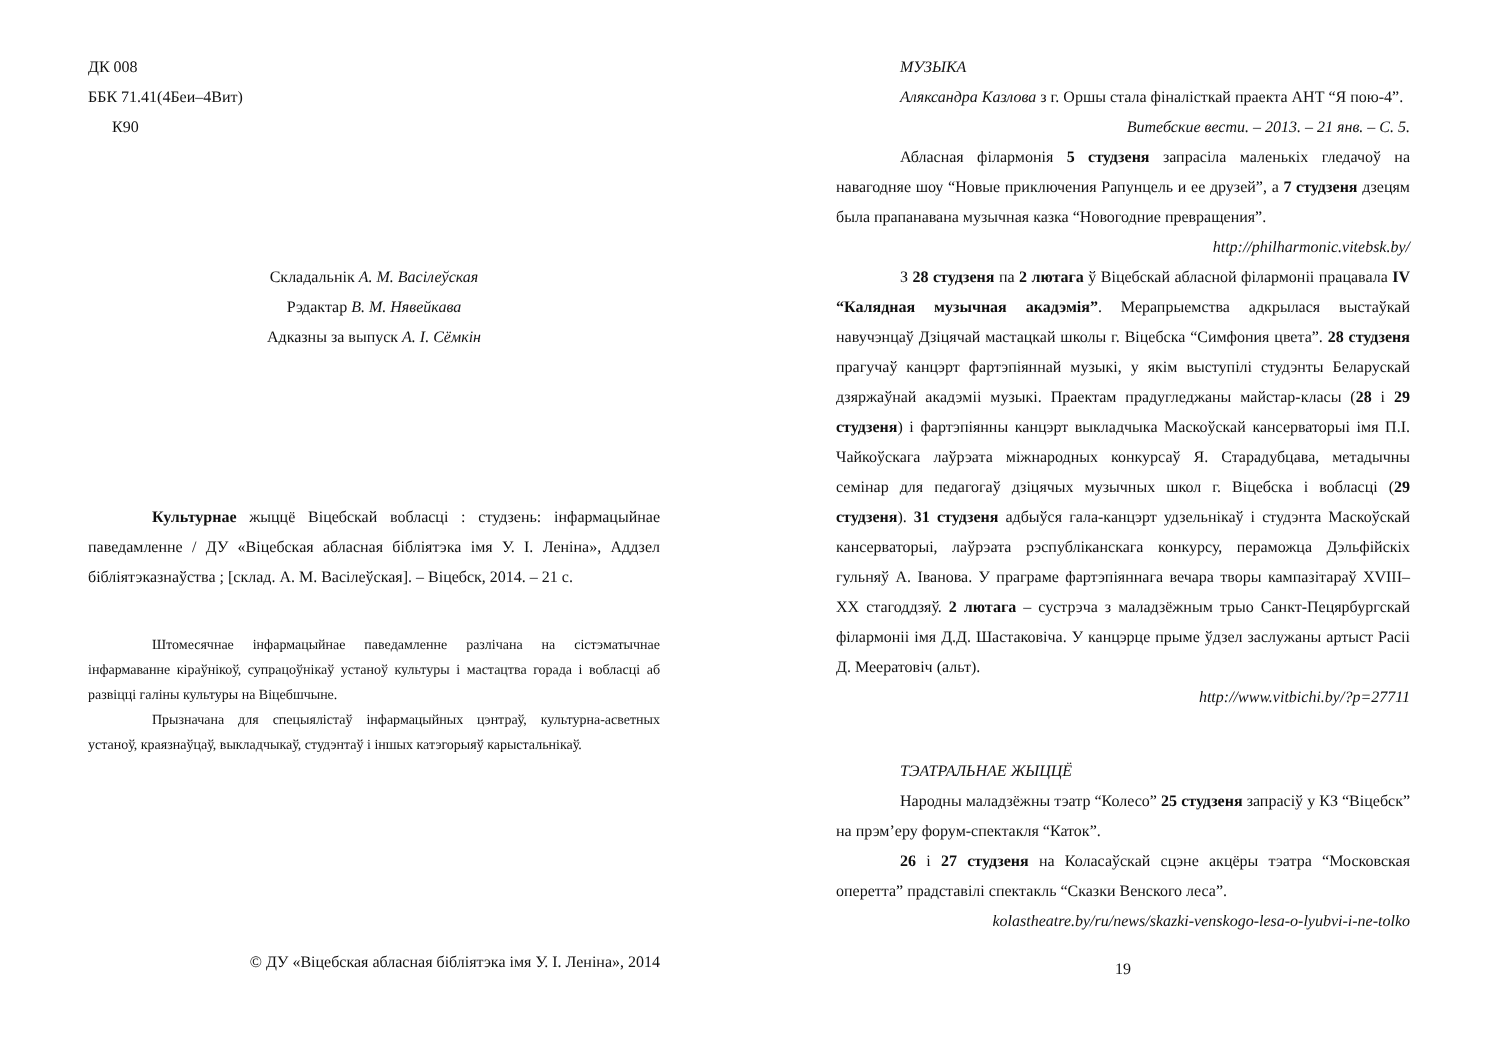ДК 008
ББК 71.41(4Беи–4Вит)
К90
Складальнік А. М. Васілеўская
Рэдактар В. М. Нявейкава
Адказны за выпуск А. І. Сёмкін
Культурнае жыццё Віцебскай вобласці : студзень: інфармацыйнае паведамленне / ДУ «Віцебская абласная бібліятэка імя У. І. Леніна», Аддзел бібліятэказнаўства ; [склад. А. М. Васілеўская]. – Віцебск, 2014. – 21 с.
Штомесячнае інфармацыйнае паведамленне разлічана на сістэматычнае інфармаванне кіраўнікоў, супрацоўнікаў устаноў культуры і мастацтва горада і вобласці аб развіцці галіны культуры на Віцебшчыне.
Прызначана для спецыялістаў інфармацыйных цэнтраў, культурна-асветных устаноў, краязнаўцаў, выкладчыкаў, студэнтаў і іншых катэгорыяў карыстальнікаў.
© ДУ «Віцебская абласная бібліятэка імя У. І. Леніна», 2014
МУЗЫКА
Аляксандра Казлова з г. Оршы стала фіналісткай праекта АНТ “Я пою-4”.
Витебские вести. – 2013. – 21 янв. – С. 5.
Абласная філармонія 5 студзеня запрасіла маленькіх гледачоў на навагодняе шоу “Новые приключения Рапунцель и ее друзей”, а 7 студзеня дзецям была прапанавана музычная казка “Новогодние превращения”.
http://philharmonic.vitebsk.by/
З 28 студзеня па 2 лютага ў Віцебскай абласной філармоніі працавала IV “Калядная музычная акадэмія”. Мерапрыемства адкрылася выстаўкай навучэнцаў Дзіцячай мастацкай школы г. Віцебска “Симфония цвета”. 28 студзеня прагучаў канцэрт фартэпіяннай музыкі, у якім выступілі студэнты Беларускай дзяржаўнай акадэміі музыкі. Праектам прадугледжаны майстар-класы (28 і 29 студзеня) і фартэпіянны канцэрт выкладчыка Маскоўскай кансерваторыі імя П.І. Чайкоўскага лаўрэата міжнародных конкурсаў Я. Старадубцава, метадычны семінар для педагогаў дзіцячых музычных школ г. Віцебска і вобласці (29 студзеня). 31 студзеня адбыўся гала-канцэрт удзельнікаў і студэнта Маскоўскай кансерваторыі, лаўрэата рэспубліканскага конкурсу, пераможца Дэльфійскіх гульняў А. Іванова. У праграме фартэпіяннага вечара творы кампазітараў XVIII–XX стагоддзяў. 2 лютага – сустрэча з маладзёжным трыо Санкт-Пецярбургскай філармоніі імя Д.Д. Шастаковіча. У канцэрце прыме ўдзел заслужаны артыст Расіі Д. Меератовіч (альт).
http://www.vitbichi.by/?p=27711
ТЭАТРАЛЬНАЕ ЖЫЦЦЁ
Народны маладзёжны тэатр “Колесо” 25 студзеня запрасіў у КЗ “Віцебск” на прэм’еру форум-спектакля “Каток”.
26 і 27 студзеня на Коласаўскай сцэне акцёры тэатра “Московская оперетта” прадставілі спектакль “Сказки Венского леса”.
kolastheatre.by/ru/news/skazki-venskogo-lesa-o-lyubvi-i-ne-tolko
19